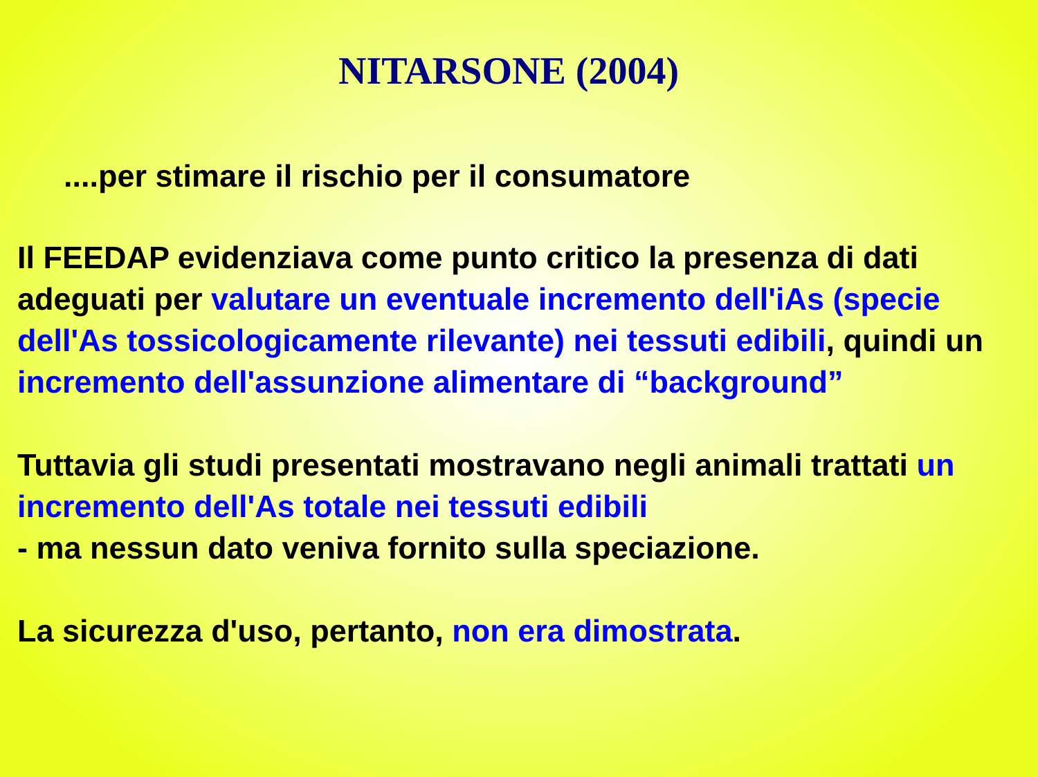NITARSONE (2004)
....per stimare il rischio per il consumatore
Il FEEDAP evidenziava come punto critico la presenza di dati adeguati per valutare un eventuale incremento dell'iAs (specie dell'As tossicologicamente rilevante) nei tessuti edibili, quindi un
incremento dell'assunzione alimentare di “background”
Tuttavia gli studi presentati mostravano negli animali trattati un incremento dell'As totale nei tessuti edibili
- ma nessun dato veniva fornito sulla speciazione.
La sicurezza d'uso, pertanto, non era dimostrata.